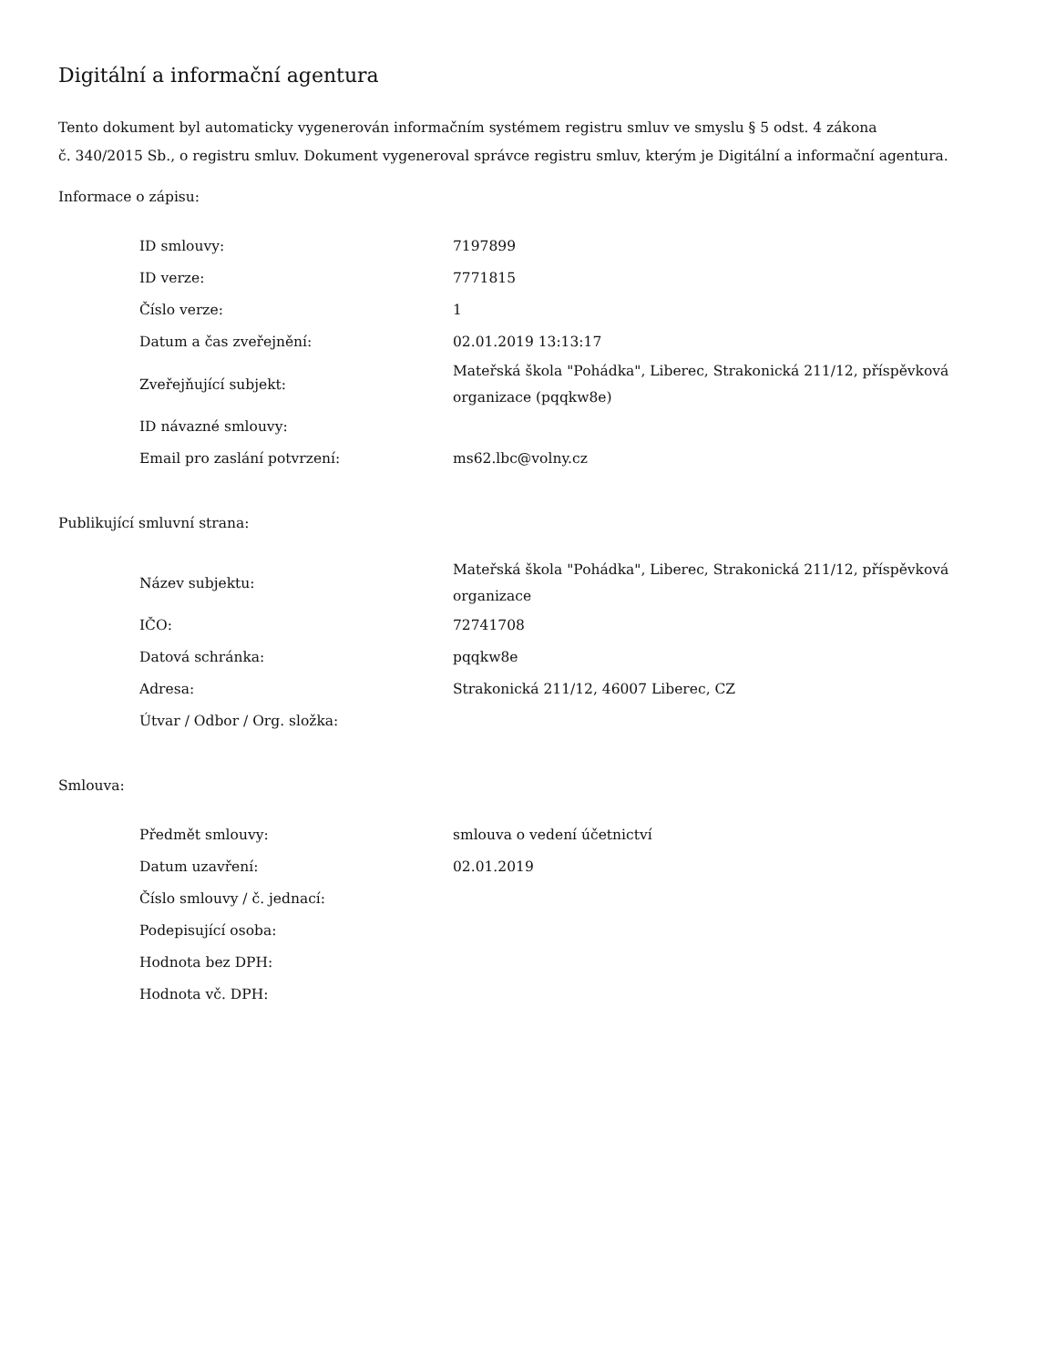Digitální a informační agentura
Tento dokument byl automaticky vygenerován informačním systémem registru smluv ve smyslu § 5 odst. 4 zákona
č. 340/2015 Sb., o registru smluv. Dokument vygeneroval správce registru smluv, kterým je Digitální a informační agentura.
Informace o zápisu:
| ID smlouvy: | 7197899 |
| ID verze: | 7771815 |
| Číslo verze: | 1 |
| Datum a čas zveřejnění: | 02.01.2019 13:13:17 |
| Zveřejňující subjekt: | Mateřská škola "Pohádka", Liberec, Strakonická 211/12, příspěvková organizace (pqqkw8e) |
| ID návazné smlouvy: | |
| Email pro zaslání potvrzení: | ms62.lbc@volny.cz |
Publikující smluvní strana:
| Název subjektu: | Mateřská škola "Pohádka", Liberec, Strakonická 211/12, příspěvková organizace |
| IČO: | 72741708 |
| Datová schránka: | pqqkw8e |
| Adresa: | Strakonická 211/12, 46007 Liberec, CZ |
| Útvar / Odbor / Org. složka: | |
Smlouva:
| Předmět smlouvy: | smlouva o vedení účetnictví |
| Datum uzavření: | 02.01.2019 |
| Číslo smlouvy / č. jednací: | |
| Podepisující osoba: | |
| Hodnota bez DPH: | |
| Hodnota vč. DPH: | |